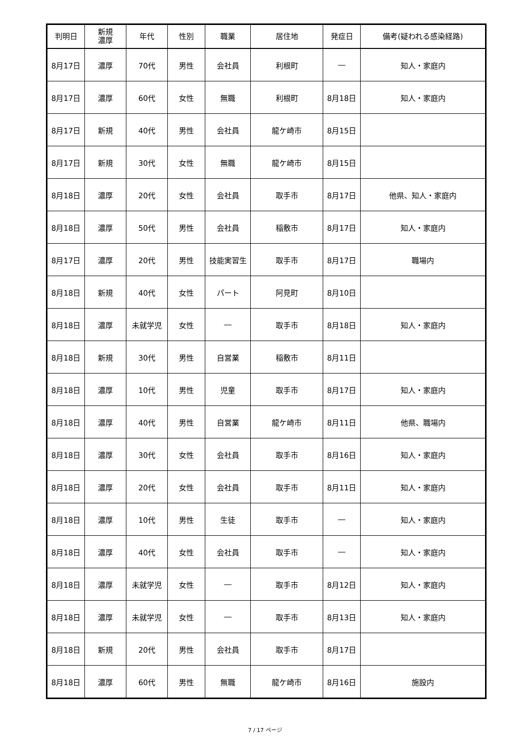| 判明日 | 新規 濃厚 | 年代 | 性別 | 職業 | 居住地 | 発症日 | 備考(疑われる感染経路) |
| --- | --- | --- | --- | --- | --- | --- | --- |
| 8月17日 | 濃厚 | 70代 | 男性 | 会社員 | 利根町 | ― | 知人・家庭内 |
| 8月17日 | 濃厚 | 60代 | 女性 | 無職 | 利根町 | 8月18日 | 知人・家庭内 |
| 8月17日 | 新規 | 40代 | 男性 | 会社員 | 龍ケ崎市 | 8月15日 | |
| 8月17日 | 新規 | 30代 | 女性 | 無職 | 龍ケ崎市 | 8月15日 | |
| 8月18日 | 濃厚 | 20代 | 女性 | 会社員 | 取手市 | 8月17日 | 他県、知人・家庭内 |
| 8月18日 | 濃厚 | 50代 | 男性 | 会社員 | 稲敷市 | 8月17日 | 知人・家庭内 |
| 8月17日 | 濃厚 | 20代 | 男性 | 技能実習生 | 取手市 | 8月17日 | 職場内 |
| 8月18日 | 新規 | 40代 | 女性 | パート | 阿見町 | 8月10日 | |
| 8月18日 | 濃厚 | 未就学児 | 女性 | ― | 取手市 | 8月18日 | 知人・家庭内 |
| 8月18日 | 新規 | 30代 | 男性 | 自営業 | 稲敷市 | 8月11日 | |
| 8月18日 | 濃厚 | 10代 | 男性 | 児童 | 取手市 | 8月17日 | 知人・家庭内 |
| 8月18日 | 濃厚 | 40代 | 男性 | 自営業 | 龍ケ崎市 | 8月11日 | 他県、職場内 |
| 8月18日 | 濃厚 | 30代 | 女性 | 会社員 | 取手市 | 8月16日 | 知人・家庭内 |
| 8月18日 | 濃厚 | 20代 | 女性 | 会社員 | 取手市 | 8月11日 | 知人・家庭内 |
| 8月18日 | 濃厚 | 10代 | 男性 | 生徒 | 取手市 | ― | 知人・家庭内 |
| 8月18日 | 濃厚 | 40代 | 女性 | 会社員 | 取手市 | ― | 知人・家庭内 |
| 8月18日 | 濃厚 | 未就学児 | 女性 | ― | 取手市 | 8月12日 | 知人・家庭内 |
| 8月18日 | 濃厚 | 未就学児 | 女性 | ― | 取手市 | 8月13日 | 知人・家庭内 |
| 8月18日 | 新規 | 20代 | 男性 | 会社員 | 取手市 | 8月17日 | |
| 8月18日 | 濃厚 | 60代 | 男性 | 無職 | 龍ケ崎市 | 8月16日 | 施設内 |
7 / 17 ページ